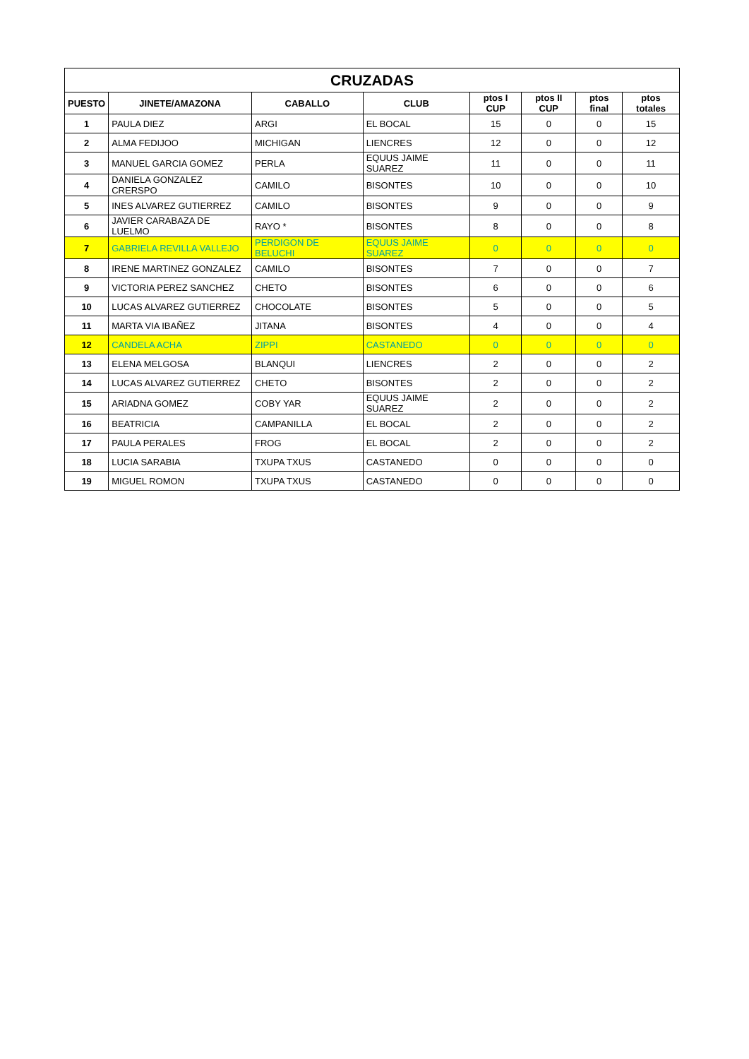| CRUZADAS | | | | | | | |
| --- | --- | --- | --- | --- | --- | --- | --- |
| PUESTO | JINETE/AMAZONA | CABALLO | CLUB | ptos I CUP | ptos II CUP | ptos final | ptos totales |
| 1 | PAULA DIEZ | ARGI | EL BOCAL | 15 | 0 | 0 | 15 |
| 2 | ALMA FEDIJOO | MICHIGAN | LIENCRES | 12 | 0 | 0 | 12 |
| 3 | MANUEL GARCIA GOMEZ | PERLA | EQUUS JAIME SUAREZ | 11 | 0 | 0 | 11 |
| 4 | DANIELA GONZALEZ CRERSPO | CAMILO | BISONTES | 10 | 0 | 0 | 10 |
| 5 | INES ALVAREZ GUTIERREZ | CAMILO | BISONTES | 9 | 0 | 0 | 9 |
| 6 | JAVIER CARABAZA DE LUELMO | RAYO * | BISONTES | 8 | 0 | 0 | 8 |
| 7 | GABRIELA REVILLA VALLEJO | PERDIGON DE BELUCHI | EQUUS JAIME SUAREZ | 0 | 0 | 0 | 0 |
| 8 | IRENE MARTINEZ GONZALEZ | CAMILO | BISONTES | 7 | 0 | 0 | 7 |
| 9 | VICTORIA PEREZ SANCHEZ | CHETO | BISONTES | 6 | 0 | 0 | 6 |
| 10 | LUCAS ALVAREZ GUTIERREZ | CHOCOLATE | BISONTES | 5 | 0 | 0 | 5 |
| 11 | MARTA VIA IBAÑEZ | JITANA | BISONTES | 4 | 0 | 0 | 4 |
| 12 | CANDELA ACHA | ZIPPI | CASTANEDO | 0 | 0 | 0 | 0 |
| 13 | ELENA MELGOSA | BLANQUI | LIENCRES | 2 | 0 | 0 | 2 |
| 14 | LUCAS ALVAREZ GUTIERREZ | CHETO | BISONTES | 2 | 0 | 0 | 2 |
| 15 | ARIADNA GOMEZ | COBY YAR | EQUUS JAIME SUAREZ | 2 | 0 | 0 | 2 |
| 16 | BEATRICIA | CAMPANILLA | EL BOCAL | 2 | 0 | 0 | 2 |
| 17 | PAULA PERALES | FROG | EL BOCAL | 2 | 0 | 0 | 2 |
| 18 | LUCIA SARABIA | TXUPA TXUS | CASTANEDO | 0 | 0 | 0 | 0 |
| 19 | MIGUEL ROMON | TXUPA TXUS | CASTANEDO | 0 | 0 | 0 | 0 |